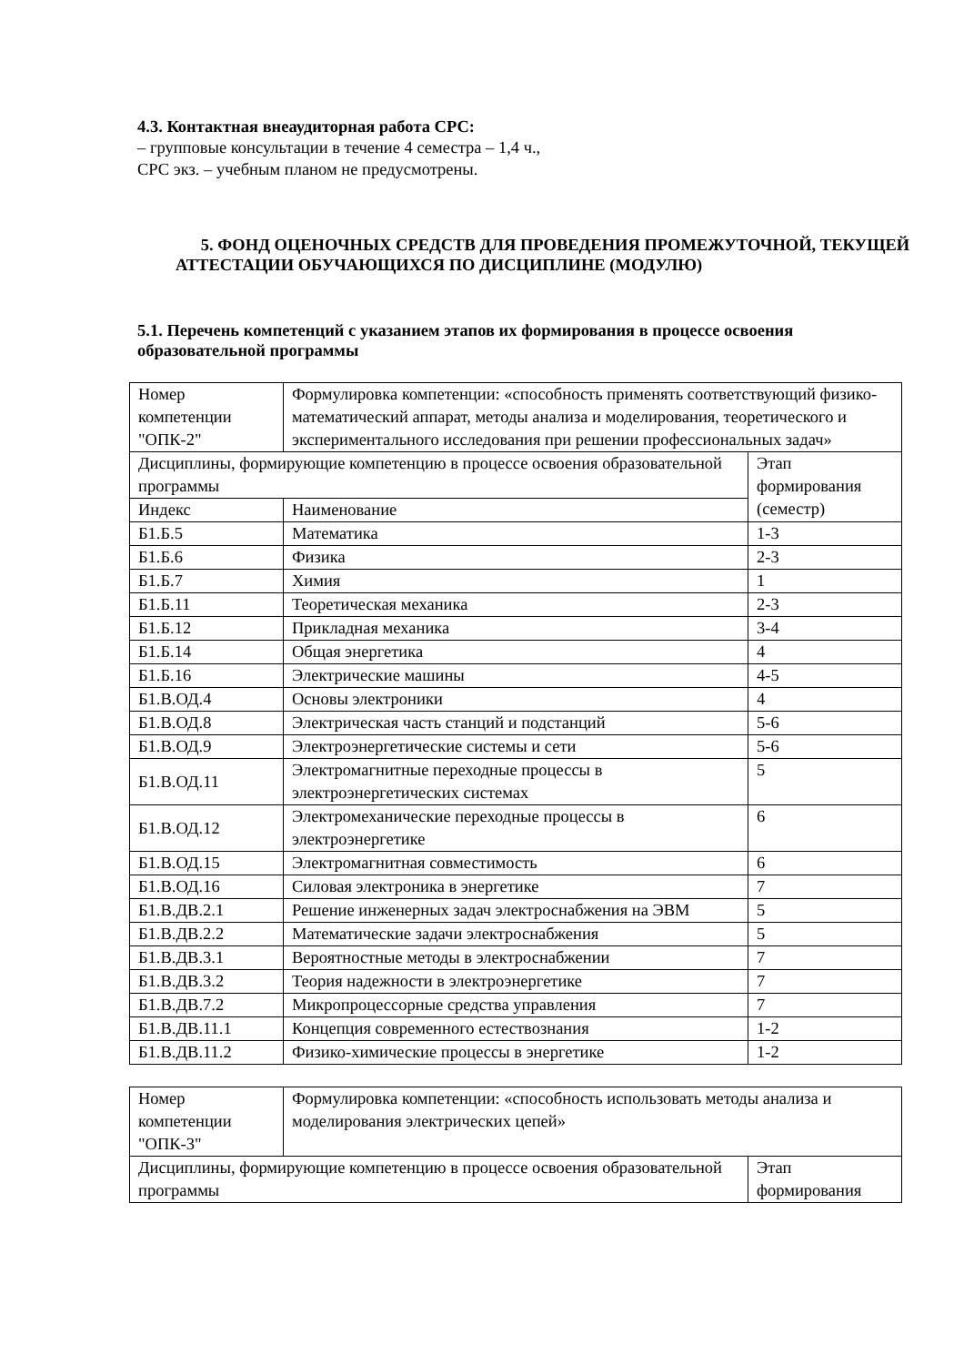4.3. Контактная внеаудиторная работа СРС:
– групповые консультации в течение 4 семестра – 1,4 ч.,
СРС экз. – учебным планом не предусмотрены.
5. ФОНД ОЦЕНОЧНЫХ СРЕДСТВ ДЛЯ ПРОВЕДЕНИЯ ПРОМЕЖУТОЧНОЙ, ТЕКУЩЕЙ АТТЕСТАЦИИ ОБУЧАЮЩИХСЯ ПО ДИСЦИПЛИНЕ (МОДУЛЮ)
5.1. Перечень компетенций с указанием этапов их формирования в процессе освоения образовательной программы
| Номер компетенции "ОПК-2" | Формулировка компетенции: «способность применять соответствующий физико-математический аппарат, методы анализа и моделирования, теоретического и экспериментального исследования при решении профессиональных задач» | |
| Дисциплины, формирующие компетенцию в процессе освоения образовательной программы | | Этап формирования (семестр) |
| Индекс | Наименование | |
| Б1.Б.5 | Математика | 1-3 |
| Б1.Б.6 | Физика | 2-3 |
| Б1.Б.7 | Химия | 1 |
| Б1.Б.11 | Теоретическая механика | 2-3 |
| Б1.Б.12 | Прикладная механика | 3-4 |
| Б1.Б.14 | Общая энергетика | 4 |
| Б1.Б.16 | Электрические машины | 4-5 |
| Б1.В.ОД.4 | Основы электроники | 4 |
| Б1.В.ОД.8 | Электрическая часть станций и подстанций | 5-6 |
| Б1.В.ОД.9 | Электроэнергетические системы и сети | 5-6 |
| Б1.В.ОД.11 | Электромагнитные переходные процессы в электроэнергетических системах | 5 |
| Б1.В.ОД.12 | Электромеханические переходные процессы в электроэнергетике | 6 |
| Б1.В.ОД.15 | Электромагнитная совместимость | 6 |
| Б1.В.ОД.16 | Силовая электроника в энергетике | 7 |
| Б1.В.ДВ.2.1 | Решение инженерных задач электроснабжения на ЭВМ | 5 |
| Б1.В.ДВ.2.2 | Математические задачи электроснабжения | 5 |
| Б1.В.ДВ.3.1 | Вероятностные методы в электроснабжении | 7 |
| Б1.В.ДВ.3.2 | Теория надежности в электроэнергетике | 7 |
| Б1.В.ДВ.7.2 | Микропроцессорные средства управления | 7 |
| Б1.В.ДВ.11.1 | Концепция современного естествознания | 1-2 |
| Б1.В.ДВ.11.2 | Физико-химические процессы в энергетике | 1-2 |
| Номер компетенции "ОПК-3" | Формулировка компетенции: «способность использовать методы анализа и моделирования электрических цепей» | |
| Дисциплины, формирующие компетенцию в процессе освоения образовательной программы | | Этап формирования |